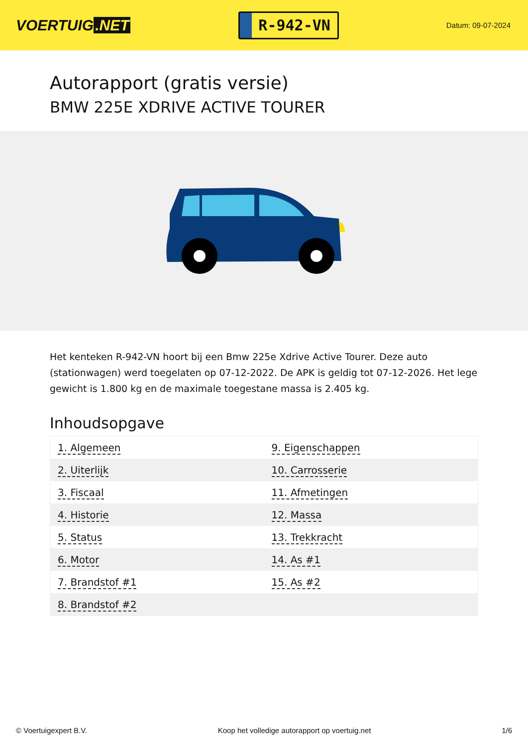VOERTUIG.NET
R-942-VN
Datum: 09-07-2024
Autorapport (gratis versie)
BMW 225E XDRIVE ACTIVE TOURER
Het kenteken R-942-VN hoort bij een Bmw 225e Xdrive Active Tourer. Deze auto (stationwagen) werd toegelaten op 07-12-2022. De APK is geldig tot 07-12-2026. Het lege gewicht is 1.800 kg en de maximale toegestane massa is 2.405 kg.
Inhoudsopgave
| 1. Algemeen | 9. Eigenschappen |
| 2. Uiterlijk | 10. Carrosserie |
| 3. Fiscaal | 11. Afmetingen |
| 4. Historie | 12. Massa |
| 5. Status | 13. Trekkracht |
| 6. Motor | 14. As #1 |
| 7. Brandstof #1 | 15. As #2 |
| 8. Brandstof #2 | |
© Voertuigexpert B.V. Koop het volledige autorapport op voertuig.net 1/6